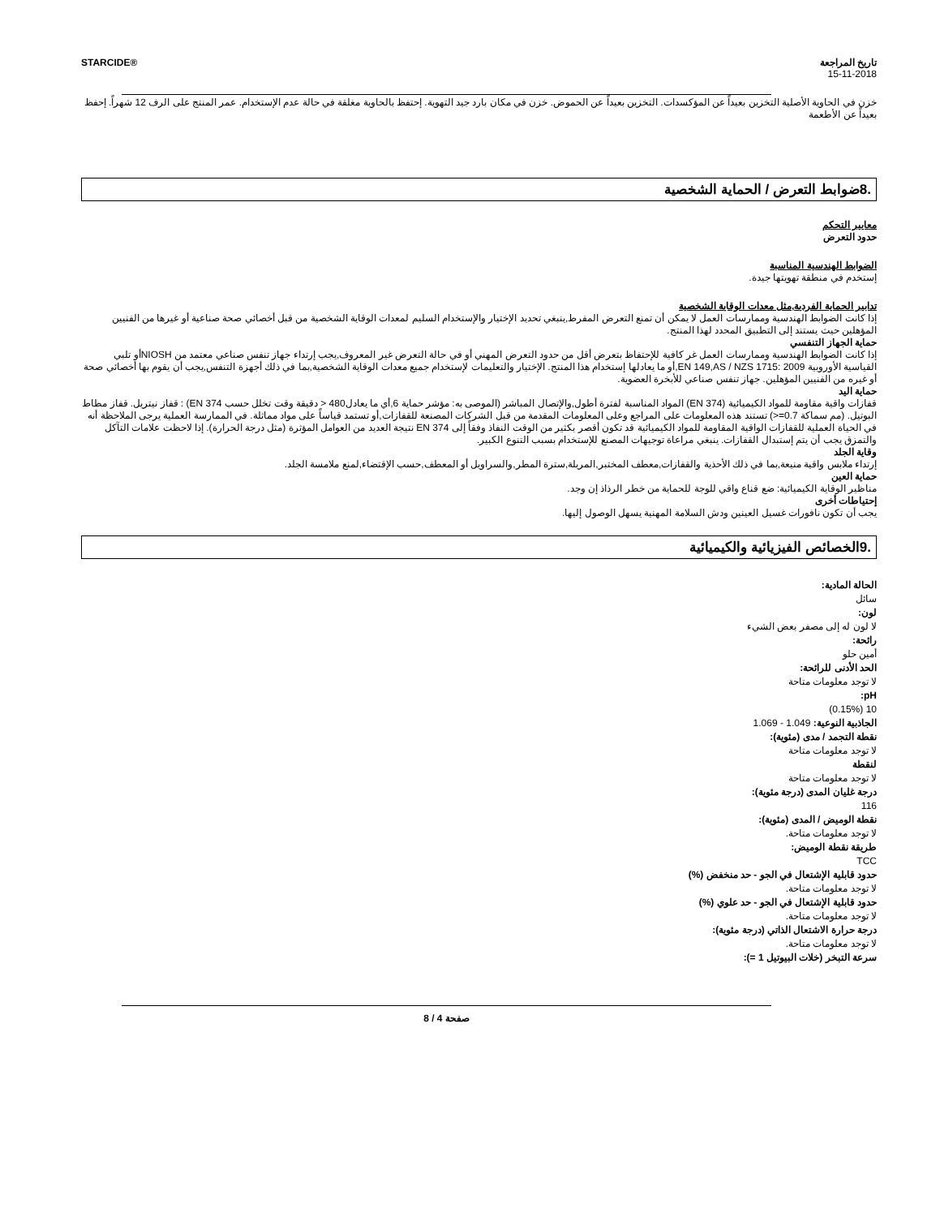STARCIDE® تاريخ المراجعة
15-11-2018
خزن في الحاوية الأصلية التخزين بعيداً عن المؤكسدات. التخزين بعيداً عن الحموض. خزن في مكان بارد جيد التهوية. إحتفظ بالحاوية مغلقة في حالة عدم الإستخدام. عمر المنتج على الرف 12 شهراً. إحفظ بعيداً عن الأطعمة
.8ضوابط التعرض / الحماية الشخصية
معايير التحكم
حدود التعرض
الضوابط الهندسية المناسبة
إستخدم في منطقة تهويتها جيدة.
تدابير الحماية الفردية,مثل معدات الوقاية الشخصية
إذا كانت الضوابط الهندسية وممارسات العمل لا يمكن أن تمنع التعرض المفرط,ينبغي تحديد الإختيار والإستخدام السليم لمعدات الوقاية الشخصية من قبل أخصائي صحة صناعية أو غيرها من الفنيين المؤهلين حيث يستند إلى التطبيق المحدد لهذا المنتج.
حماية الجهاز التنفسي
إذا كانت الضوابط الهندسية وممارسات العمل غر كافية للإحتفاظ بتعرض أقل من حدود التعرض المهني أو في حالة التعرض غير المعروف,يجب إرتداء جهاز تنفس صناعي معتمد من NIOSHأو تلبي القياسية الأوروبية EN 149,AS / NZS 1715: 2009,أو ما يعادلها إستخدام هذا المنتج. الإختيار والتعليمات لإستخدام جميع معدات الوقاية الشخصية,بما في ذلك أجهزة التنفس,يجب أن يقوم بها أخصائي صحة أو غيره من الفنيين المؤهلين. جهاز تنفس صناعي للأبخرة العضوية.
حماية اليد
قفازات واقية مقاومة للمواد الكيميائية (EN 374) المواد المناسبة لفترة أطول,والإتصال المباشر (الموصى به: مؤشر حماية 6,أي ما يعادل480 < دقيقة وقت تخلل حسب EN 374) : قفاز نيتريل. قفاز مطاط البوتيل. (مم سماكة 0.7=<) تستند هذه المعلومات على المراجع وعلى المعلومات المقدمة من قبل الشركات المصنعة للقفازات,أو تستمد قياساً على مواد مماثلة. في الممارسة العملية يرجى الملاحظة أنه في الحياة العملية للقفازات الواقية المقاومة للمواد الكيميائية قد تكون أقصر بكثير من الوقت النفاذ وفقاً إلى EN 374 نتيجة العديد من العوامل المؤثرة (مثل درجة الحرارة). إذا لاحظت علامات التآكل والتمزق يجب أن يتم إستبدال القفازات. ينبغي مراعاة توجيهات المصنع للإستخدام بسبب التنوع الكبير.
وقاية الجلد
إرتداء ملابس واقية منيعة,بما في ذلك الأحذية والقفازات,معطف المختبر,المريلة,سترة المطر,والسراويل أو المعطف,حسب الإقتضاء,لمنع ملامسة الجلد.
حماية العين
مناظير الوقاية الكيميائية: ضع قناع واقي للوجة للحماية من خطر الرذاذ إن وجد.
إحتياطات أخرى
يجب أن تكون نافورات غسيل العينين ودش السلامة المهنية يسهل الوصول إليها.
.9الخصائص الفيزيائية والكيميائية
الحالة المادية:
سائل
لون:
لا لون له إلى مصفر بعض الشيء
رائحة:
أمين حلو
الحد الأدنى للرائحة:
لا توجد معلومات متاحة
pH:
10 (0.15%)
الجاذبية النوعية: 1.049 - 1.069
نقطة التجمد / مدى (مئوية):
لا توجد معلومات متاحة
لنقطة
لا توجد معلومات متاحة
درجة غليان المدى (درجة مئوية):
116
نقطة الوميض / المدى (مئوية):
لا توجد معلومات متاحة.
طريقة نقطة الوميض:
TCC
حدود قابلية الإشتعال في الجو - حد منخفض (%)
لا توجد معلومات متاحة.
حدود قابلية الإشتعال في الجو - حد علوي (%)
لا توجد معلومات متاحة.
درجة حرارة الاشتعال الذاتي (درجة مئوية):
لا توجد معلومات متاحة.
سرعة التبخر (خلات البيوتيل 1 =):
صفحة 4 / 8